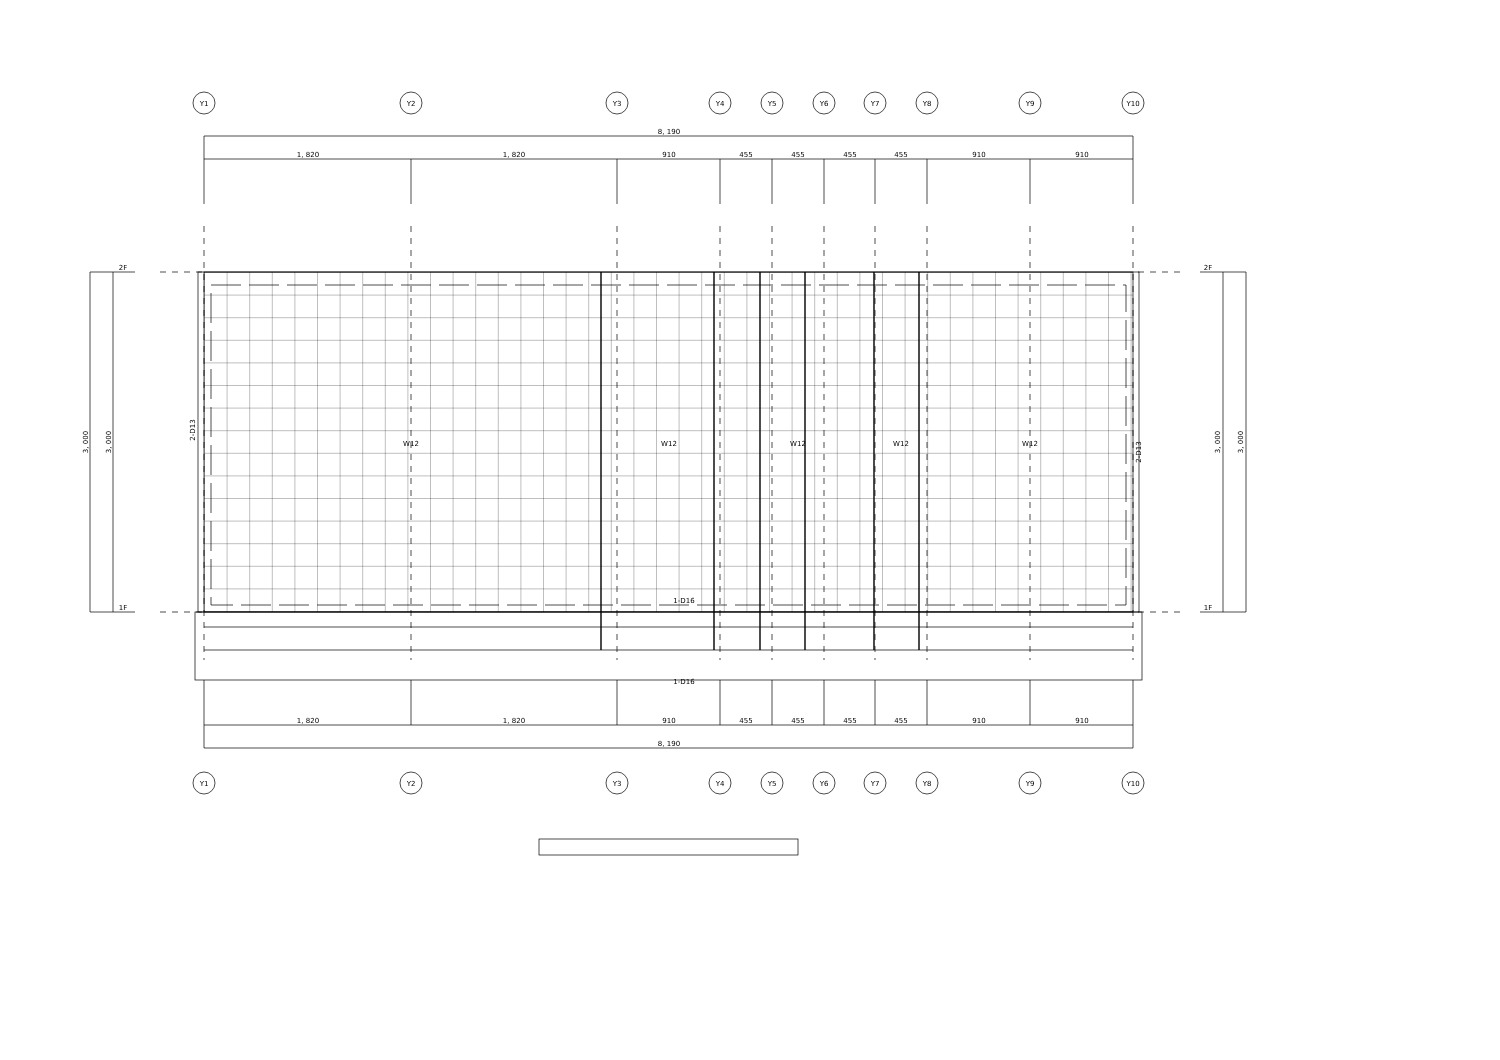Y1
Y2
Y3
Y4
Y5
Y6
Y7
Y8
Y9
Y10
8, 190
1, 820
1, 820
910
455
455
455
455
910
910
2F
2F
2-D13
3, 000
3, 000
W12
W12
W12
W12
W12
2-D13
3, 000
3, 000
1-D16
1F
1F
1-D16
1, 820
1, 820
910
455
455
455
455
910
910
8, 190
Y1
Y2
Y3
Y4
Y5
Y6
Y7
Y8
Y9
Y10